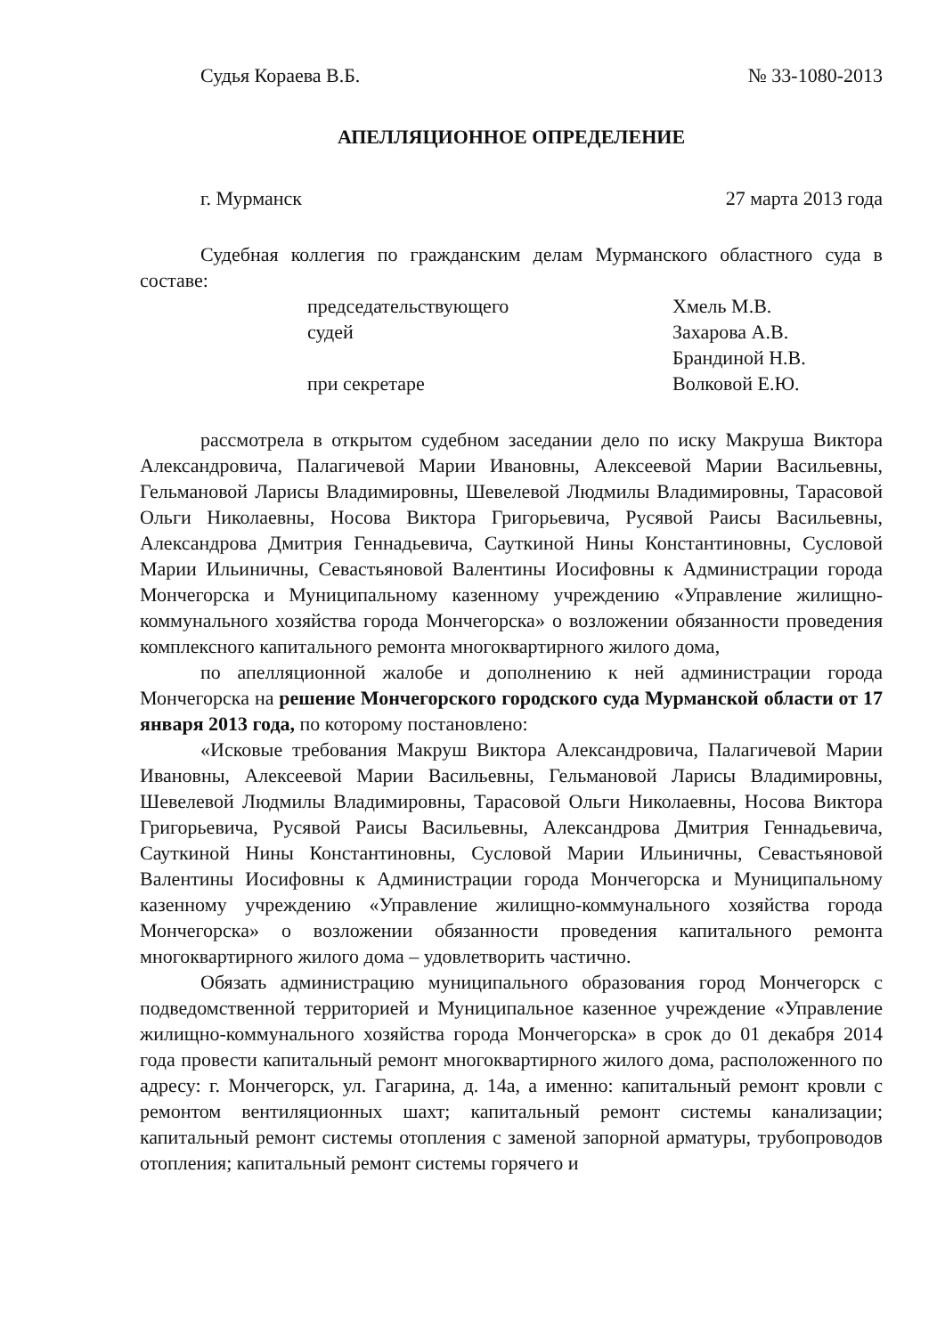Судья Кораева В.Б. № 33-1080-2013
АПЕЛЛЯЦИОННОЕ ОПРЕДЕЛЕНИЕ
г. Мурманск 27 марта 2013 года
Судебная коллегия по гражданским делам Мурманского областного суда в составе:
председательствующего
Хмель М.В.
судей
Захарова А.В.
Брандиной Н.В.
при секретаре
Волковой Е.Ю.
рассмотрела в открытом судебном заседании дело по иску Макруша Виктора Александровича, Палагичевой Марии Ивановны, Алексеевой Марии Васильевны, Гельмановой Ларисы Владимировны, Шевелевой Людмилы Владимировны, Тарасовой Ольги Николаевны, Носова Виктора Григорьевича, Русявой Раисы Васильевны, Александрова Дмитрия Геннадьевича, Сауткиной Нины Константиновны, Сусловой Марии Ильиничны, Севастьяновой Валентины Иосифовны к Администрации города Мончегорска и Муниципальному казенному учреждению «Управление жилищно-коммунального хозяйства города Мончегорска» о возложении обязанности проведения комплексного капитального ремонта многоквартирного жилого дома,
по апелляционной жалобе и дополнению к ней администрации города Мончегорска на решение Мончегорского городского суда Мурманской области от 17 января 2013 года, по которому постановлено:
«Исковые требования Макруш Виктора Александровича, Палагичевой Марии Ивановны, Алексеевой Марии Васильевны, Гельмановой Ларисы Владимировны, Шевелевой Людмилы Владимировны, Тарасовой Ольги Николаевны, Носова Виктора Григорьевича, Русявой Раисы Васильевны, Александрова Дмитрия Геннадьевича, Сауткиной Нины Константиновны, Сусловой Марии Ильиничны, Севастьяновой Валентины Иосифовны к Администрации города Мончегорска и Муниципальному казенному учреждению «Управление жилищно-коммунального хозяйства города Мончегорска» о возложении обязанности проведения капитального ремонта многоквартирного жилого дома – удовлетворить частично.
Обязать администрацию муниципального образования город Мончегорск с подведомственной территорией и Муниципальное казенное учреждение «Управление жилищно-коммунального хозяйства города Мончегорска» в срок до 01 декабря 2014 года провести капитальный ремонт многоквартирного жилого дома, расположенного по адресу: г. Мончегорск, ул. Гагарина, д. 14а, а именно: капитальный ремонт кровли с ремонтом вентиляционных шахт; капитальный ремонт системы канализации; капитальный ремонт системы отопления с заменой запорной арматуры, трубопроводов отопления; капитальный ремонт системы горячего и